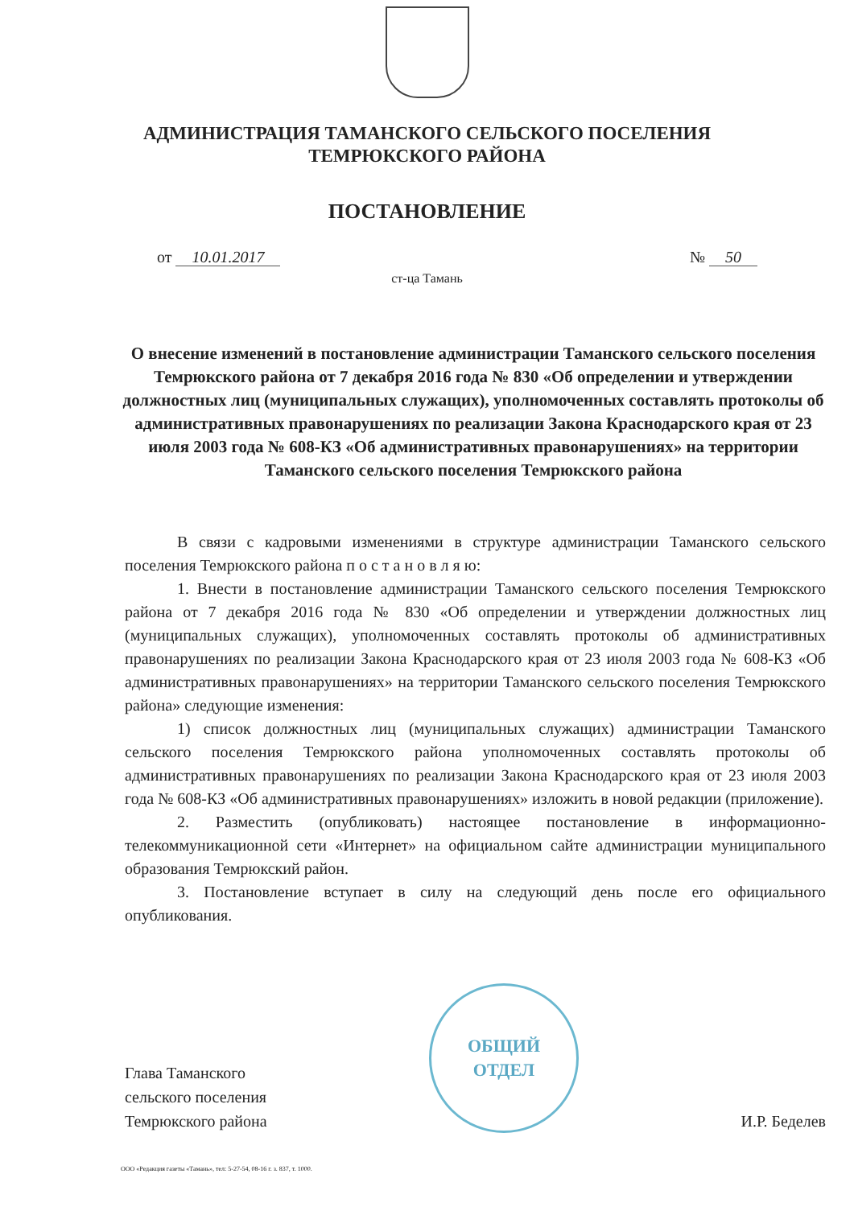АДМИНИСТРАЦИЯ ТАМАНСКОГО СЕЛЬСКОГО ПОСЕЛЕНИЯ
ТЕМРЮКСКОГО РАЙОНА
ПОСТАНОВЛЕНИЕ
от 10.01.2017 № 50
ст-ца Тамань
О внесение изменений в постановление администрации Таманского сельского поселения Темрюкского района от 7 декабря 2016 года № 830 «Об определении и утверждении должностных лиц (муниципальных служащих), уполномоченных составлять протоколы об административных правонарушениях по реализации Закона Краснодарского края от 23 июля 2003 года № 608-КЗ «Об административных правонарушениях» на территории Таманского сельского поселения Темрюкского района
В связи с кадровыми изменениями в структуре администрации Таманского сельского поселения Темрюкского района п о с т а н о в л я ю:
1. Внести в постановление администрации Таманского сельского поселения Темрюкского района от 7 декабря 2016 года № 830 «Об определении и утверждении должностных лиц (муниципальных служащих), уполномоченных составлять протоколы об административных правонарушениях по реализации Закона Краснодарского края от 23 июля 2003 года № 608-КЗ «Об административных правонарушениях» на территории Таманского сельского поселения Темрюкского района» следующие изменения:
1) список должностных лиц (муниципальных служащих) администрации Таманского сельского поселения Темрюкского района уполномоченных составлять протоколы об административных правонарушениях по реализации Закона Краснодарского края от 23 июля 2003 года № 608-КЗ «Об административных правонарушениях» изложить в новой редакции (приложение).
2. Разместить (опубликовать) настоящее постановление в информационно-телекоммуникационной сети «Интернет» на официальном сайте администрации муниципального образования Темрюкский район.
3. Постановление вступает в силу на следующий день после его официального опубликования.
Глава Таманского
сельского поселения
Темрюкского района
ОБЩИЙ
ОТДЕЛ
И.Р. Беделев
ООО «Редакция газеты «Тамань», тел: 5-27-54, 08-16 г. з. 837, т. 1000.